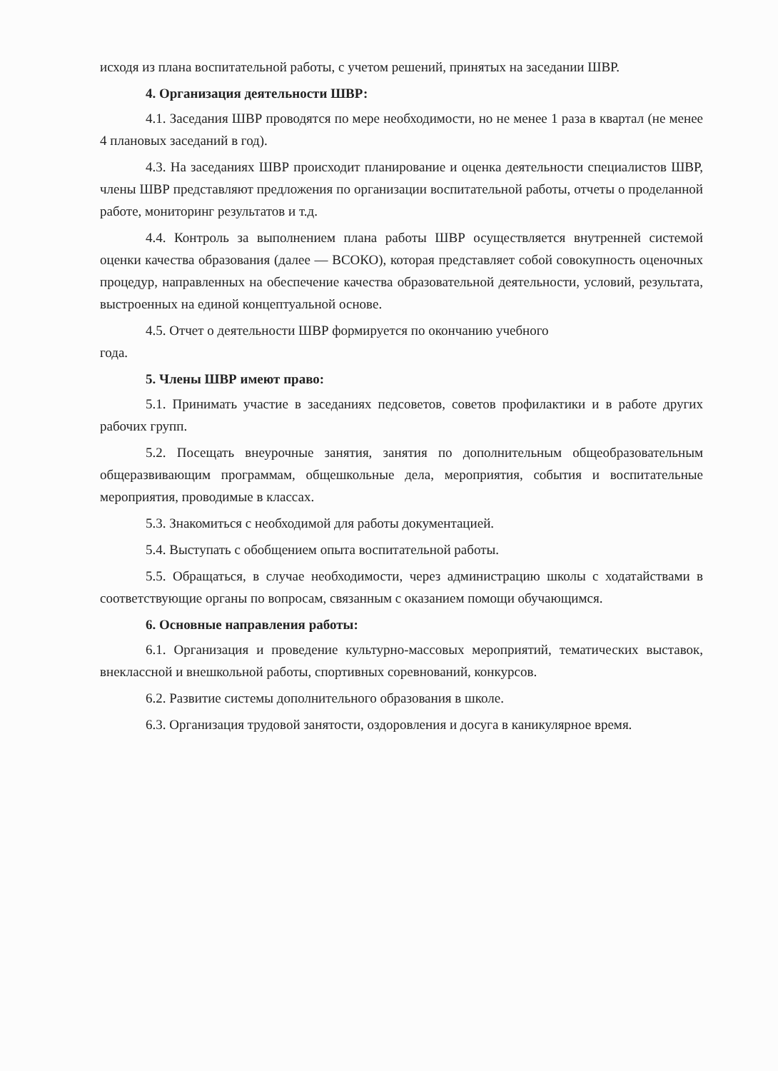исходя из плана воспитательной работы, с учетом решений, принятых на заседании ШВР.
4. Организация деятельности ШВР:
4.1. Заседания ШВР проводятся по мере необходимости, но не менее 1 раза в квартал (не менее 4 плановых заседаний в год).
4.3. На заседаниях ШВР происходит планирование и оценка деятельности специалистов ШВР, члены ШВР представляют предложения по организации воспитательной работы, отчеты о проделанной работе, мониторинг результатов и т.д.
4.4. Контроль за выполнением плана работы ШВР осуществляется внутренней системой оценки качества образования (далее — ВСОКО), которая представляет собой совокупность оценочных процедур, направленных на обеспечение качества образовательной деятельности, условий, результата, выстроенных на единой концептуальной основе.
4.5. Отчет о деятельности ШВР формируется по окончанию учебного
года.
5. Члены ШВР имеют право:
5.1. Принимать участие в заседаниях педсоветов, советов профилактики и в работе других рабочих групп.
5.2. Посещать внеурочные занятия, занятия по дополнительным общеобразовательным общеразвивающим программам, общешкольные дела, мероприятия, события и воспитательные мероприятия, проводимые в классах.
5.3. Знакомиться с необходимой для работы документацией.
5.4. Выступать с обобщением опыта воспитательной работы.
5.5. Обращаться, в случае необходимости, через администрацию школы с ходатайствами в соответствующие органы по вопросам, связанным с оказанием помощи обучающимся.
6. Основные направления работы:
6.1. Организация и проведение культурно-массовых мероприятий, тематических выставок, внеклассной и внешкольной работы, спортивных соревнований, конкурсов.
6.2. Развитие системы дополнительного образования в школе.
6.3. Организация трудовой занятости, оздоровления и досуга в каникулярное время.